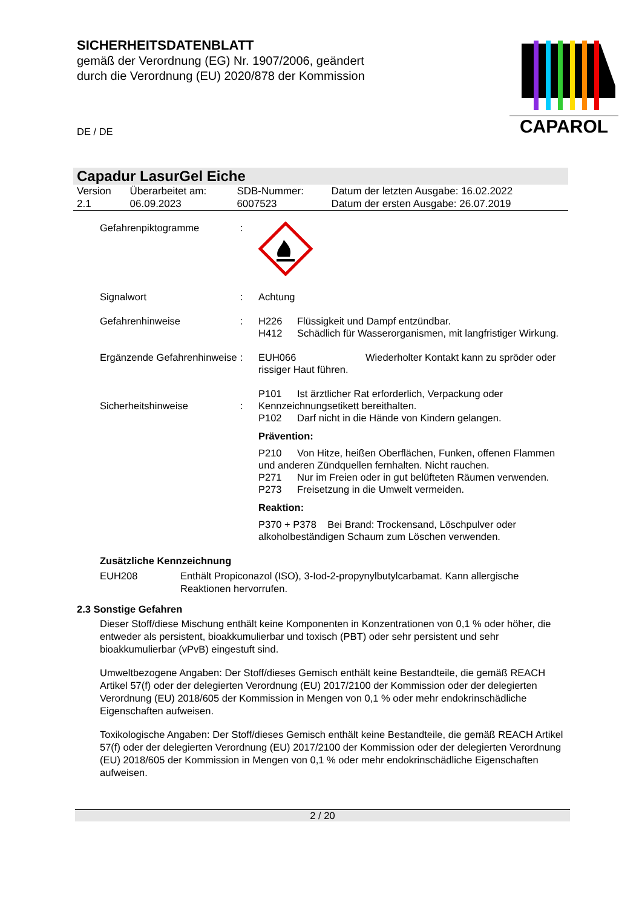SICHERHEITSDATENBLATT
gemäß der Verordnung (EG) Nr. 1907/2006, geändert
durch die Verordnung (EU) 2020/878 der Kommission
DE / DE
CAPAROL
Capadur LasurGel Eiche
| Version 2.1 | Überarbeitet am: 06.09.2023 | SDB-Nummer: 6007523 | Datum der letzten Ausgabe: 16.02.2022 Datum der ersten Ausgabe: 26.07.2019 |
| Gefahrenpiktogramme | : | |
| Signalwort | : | Achtung |
| Gefahrenhinweise | : | H226 Flüssigkeit und Dampf entzündbar. H412 Schädlich für Wasserorganismen, mit langfristiger Wirkung. |
| Ergänzende Gefahrenhinweise | : | EUH066 Wiederholter Kontakt kann zu spröder oder rissiger Haut führen. |
| Sicherheitshinweise | : | P101 Ist ärztlicher Rat erforderlich, Verpackung oder Kennzeichnungsetikett bereithalten. P102 Darf nicht in die Hände von Kindern gelangen. Prävention: P210 Von Hitze, heißen Oberflächen, Funken, offenen Flammen und anderen Zündquellen fernhalten. Nicht rauchen. P271 Nur im Freien oder in gut belüfteten Räumen verwenden. P273 Freisetzung in die Umwelt vermeiden. Reaktion: P370 + P378 Bei Brand: Trockensand, Löschpulver oder alkoholbeständigen Schaum zum Löschen verwenden. |
Zusätzliche Kennzeichnung
EUH208 Enthält Propiconazol (ISO), 3-Iod-2-propynylbutylcarbamat. Kann allergische Reaktionen hervorrufen.
2.3 Sonstige Gefahren
Dieser Stoff/diese Mischung enthält keine Komponenten in Konzentrationen von 0,1 % oder höher, die entweder als persistent, bioakkumulierbar und toxisch (PBT) oder sehr persistent und sehr bioakkumulierbar (vPvB) eingestuft sind.
Umweltbezogene Angaben: Der Stoff/dieses Gemisch enthält keine Bestandteile, die gemäß REACH Artikel 57(f) oder der delegierten Verordnung (EU) 2017/2100 der Kommission oder der delegierten Verordnung (EU) 2018/605 der Kommission in Mengen von 0,1 % oder mehr endokrinschädliche Eigenschaften aufweisen.
Toxikologische Angaben: Der Stoff/dieses Gemisch enthält keine Bestandteile, die gemäß REACH Artikel 57(f) oder der delegierten Verordnung (EU) 2017/2100 der Kommission oder der delegierten Verordnung (EU) 2018/605 der Kommission in Mengen von 0,1 % oder mehr endokrinschädliche Eigenschaften aufweisen.
2 / 20